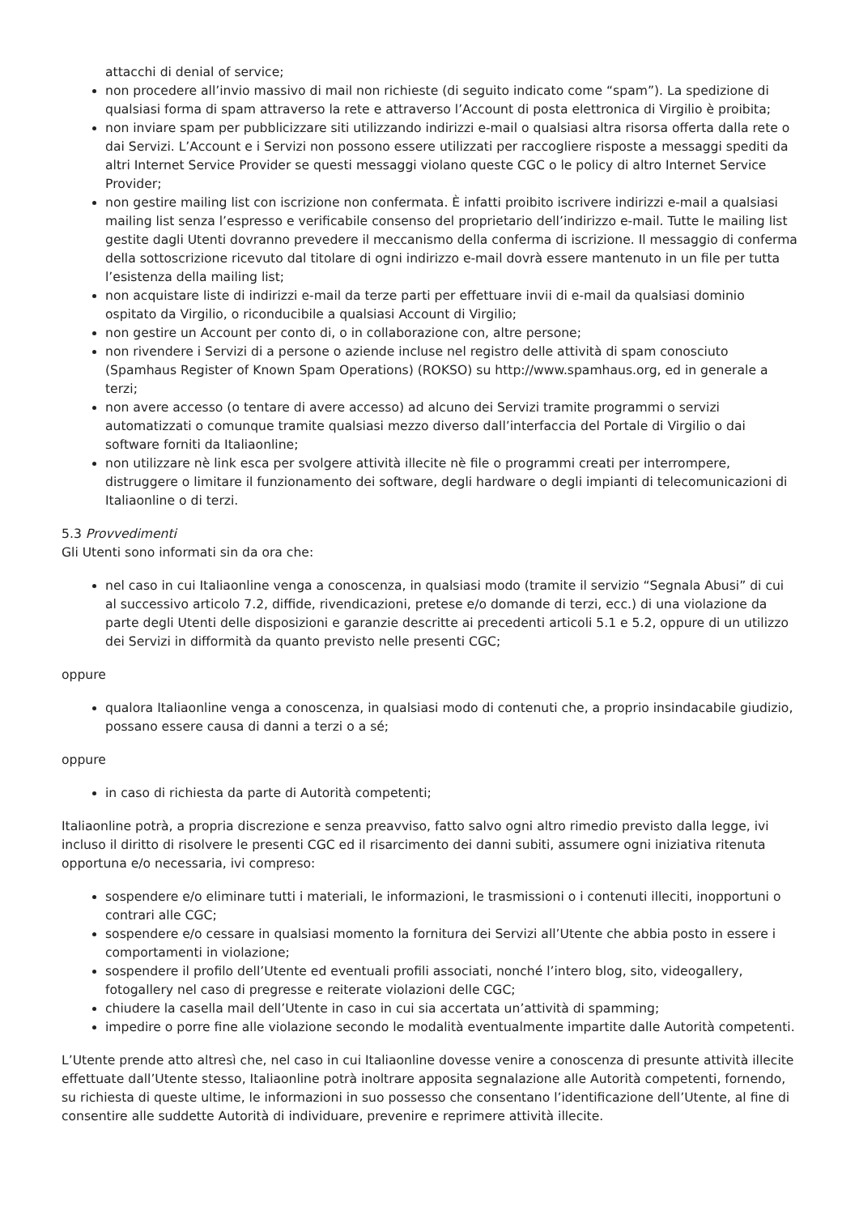attacchi di denial of service;
non procedere all’invio massivo di mail non richieste (di seguito indicato come “spam”). La spedizione di qualsiasi forma di spam attraverso la rete e attraverso l’Account di posta elettronica di Virgilio è proibita;
non inviare spam per pubblicizzare siti utilizzando indirizzi e-mail o qualsiasi altra risorsa offerta dalla rete o dai Servizi. L’Account e i Servizi non possono essere utilizzati per raccogliere risposte a messaggi spediti da altri Internet Service Provider se questi messaggi violano queste CGC o le policy di altro Internet Service Provider;
non gestire mailing list con iscrizione non confermata. È infatti proibito iscrivere indirizzi e-mail a qualsiasi mailing list senza l’espresso e verificabile consenso del proprietario dell’indirizzo e-mail. Tutte le mailing list gestite dagli Utenti dovranno prevedere il meccanismo della conferma di iscrizione. Il messaggio di conferma della sottoscrizione ricevuto dal titolare di ogni indirizzo e-mail dovrà essere mantenuto in un file per tutta l’esistenza della mailing list;
non acquistare liste di indirizzi e-mail da terze parti per effettuare invii di e-mail da qualsiasi dominio ospitato da Virgilio, o riconducibile a qualsiasi Account di Virgilio;
non gestire un Account per conto di, o in collaborazione con, altre persone;
non rivendere i Servizi di a persone o aziende incluse nel registro delle attività di spam conosciuto (Spamhaus Register of Known Spam Operations) (ROKSO) su http://www.spamhaus.org, ed in generale a terzi;
non avere accesso (o tentare di avere accesso) ad alcuno dei Servizi tramite programmi o servizi automatizzati o comunque tramite qualsiasi mezzo diverso dall’interfaccia del Portale di Virgilio o dai software forniti da Italiaonline;
non utilizzare nè link esca per svolgere attività illecite nè file o programmi creati per interrompere, distruggere o limitare il funzionamento dei software, degli hardware o degli impianti di telecomunicazioni di Italiaonline o di terzi.
5.3 Provvedimenti
Gli Utenti sono informati sin da ora che:
nel caso in cui Italiaonline venga a conoscenza, in qualsiasi modo (tramite il servizio “Segnala Abusi” di cui al successivo articolo 7.2, diffide, rivendicazioni, pretese e/o domande di terzi, ecc.) di una violazione da parte degli Utenti delle disposizioni e garanzie descritte ai precedenti articoli 5.1 e 5.2, oppure di un utilizzo dei Servizi in difformità da quanto previsto nelle presenti CGC;
oppure
qualora Italiaonline venga a conoscenza, in qualsiasi modo di contenuti che, a proprio insindacabile giudizio, possano essere causa di danni a terzi o a sé;
oppure
in caso di richiesta da parte di Autorità competenti;
Italiaonline potrà, a propria discrezione e senza preavviso, fatto salvo ogni altro rimedio previsto dalla legge, ivi incluso il diritto di risolvere le presenti CGC ed il risarcimento dei danni subiti, assumere ogni iniziativa ritenuta opportuna e/o necessaria, ivi compreso:
sospendere e/o eliminare tutti i materiali, le informazioni, le trasmissioni o i contenuti illeciti, inopportuni o contrari alle CGC;
sospendere e/o cessare in qualsiasi momento la fornitura dei Servizi all’Utente che abbia posto in essere i comportamenti in violazione;
sospendere il profilo dell’Utente ed eventuali profili associati, nonché l’intero blog, sito, videogallery, fotogallery nel caso di pregresse e reiterate violazioni delle CGC;
chiudere la casella mail dell’Utente in caso in cui sia accertata un’attività di spamming;
impedire o porre fine alle violazione secondo le modalità eventualmente impartite dalle Autorità competenti.
L’Utente prende atto altresì che, nel caso in cui Italiaonline dovesse venire a conoscenza di presunte attività illecite effettuate dall’Utente stesso, Italiaonline potrà inoltrare apposita segnalazione alle Autorità competenti, fornendo, su richiesta di queste ultime, le informazioni in suo possesso che consentano l’identificazione dell’Utente, al fine di consentire alle suddette Autorità di individuare, prevenire e reprimere attività illecite.